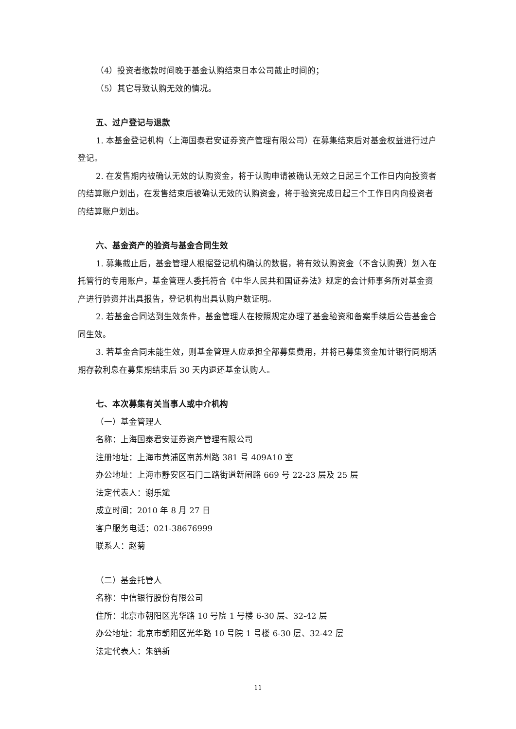（4）投资者缴款时间晚于基金认购结束日本公司截止时间的；
（5）其它导致认购无效的情况。
五、过户登记与退款
1. 本基金登记机构（上海国泰君安证券资产管理有限公司）在募集结束后对基金权益进行过户登记。
2. 在发售期内被确认无效的认购资金，将于认购申请被确认无效之日起三个工作日内向投资者的结算账户划出，在发售结束后被确认无效的认购资金，将于验资完成日起三个工作日内向投资者的结算账户划出。
六、基金资产的验资与基金合同生效
1. 募集截止后，基金管理人根据登记机构确认的数据，将有效认购资金（不含认购费）划入在托管行的专用账户，基金管理人委托符合《中华人民共和国证券法》规定的会计师事务所对基金资产进行验资并出具报告，登记机构出具认购户数证明。
2. 若基金合同达到生效条件，基金管理人在按照规定办理了基金验资和备案手续后公告基金合同生效。
3. 若基金合同未能生效，则基金管理人应承担全部募集费用，并将已募集资金加计银行同期活期存款利息在募集期结束后 30 天内退还基金认购人。
七、本次募集有关当事人或中介机构
（一）基金管理人
名称：上海国泰君安证券资产管理有限公司
注册地址：上海市黄浦区南苏州路 381 号 409A10 室
办公地址：上海市静安区石门二路街道新闸路 669 号 22-23 层及 25 层
法定代表人：谢乐斌
成立时间：2010 年 8 月 27 日
客户服务电话：021-38676999
联系人：赵菊
（二）基金托管人
名称：中信银行股份有限公司
住所：北京市朝阳区光华路 10 号院 1 号楼 6-30 层、32-42 层
办公地址：北京市朝阳区光华路 10 号院 1 号楼 6-30 层、32-42 层
法定代表人：朱鹤新
11